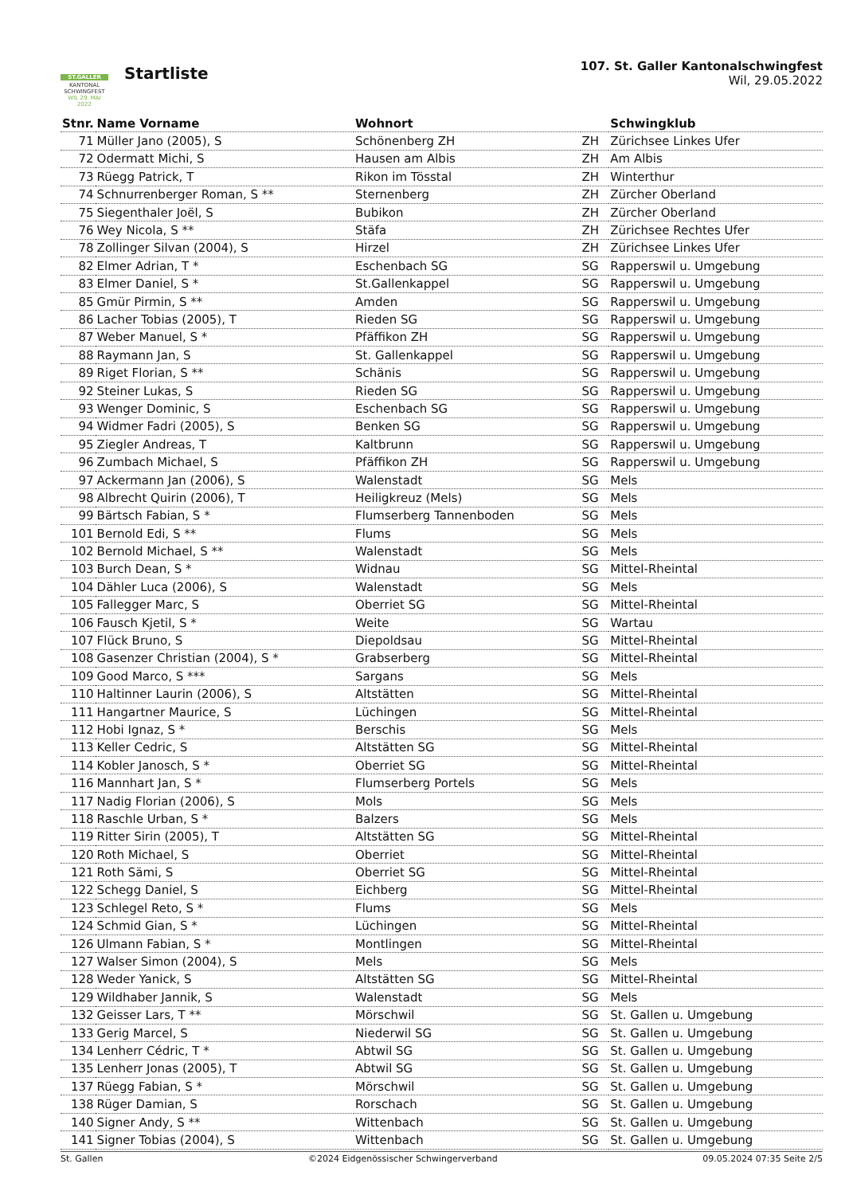ST.GALLER
KANTONAL
SCHWINGFEST
WIL 29. MAI 2022
Startliste
107. St. Galler Kantonalschwingfest
Wil, 29.05.2022
| Stnr. | Name Vorname | Wohnort | | Schwingklub |
| --- | --- | --- | --- | --- |
| 71 | Müller Jano (2005), S | Schönenberg ZH | ZH | Zürichsee Linkes Ufer |
| 72 | Odermatt Michi, S | Hausen am Albis | ZH | Am Albis |
| 73 | Rüegg Patrick, T | Rikon im Tösstal | ZH | Winterthur |
| 74 | Schnurrenberger Roman, S ** | Sternenberg | ZH | Zürcher Oberland |
| 75 | Siegenthaler Joël, S | Bubikon | ZH | Zürcher Oberland |
| 76 | Wey Nicola, S ** | Stäfa | ZH | Zürichsee Rechtes Ufer |
| 78 | Zollinger Silvan (2004), S | Hirzel | ZH | Zürichsee Linkes Ufer |
| 82 | Elmer Adrian, T * | Eschenbach SG | SG | Rapperswil u. Umgebung |
| 83 | Elmer Daniel, S * | St.Gallenkappel | SG | Rapperswil u. Umgebung |
| 85 | Gmür Pirmin, S ** | Amden | SG | Rapperswil u. Umgebung |
| 86 | Lacher Tobias (2005), T | Rieden SG | SG | Rapperswil u. Umgebung |
| 87 | Weber Manuel, S * | Pfäffikon ZH | SG | Rapperswil u. Umgebung |
| 88 | Raymann Jan, S | St. Gallenkappel | SG | Rapperswil u. Umgebung |
| 89 | Riget Florian, S ** | Schänis | SG | Rapperswil u. Umgebung |
| 92 | Steiner Lukas, S | Rieden SG | SG | Rapperswil u. Umgebung |
| 93 | Wenger Dominic, S | Eschenbach SG | SG | Rapperswil u. Umgebung |
| 94 | Widmer Fadri (2005), S | Benken SG | SG | Rapperswil u. Umgebung |
| 95 | Ziegler Andreas, T | Kaltbrunn | SG | Rapperswil u. Umgebung |
| 96 | Zumbach Michael, S | Pfäffikon ZH | SG | Rapperswil u. Umgebung |
| 97 | Ackermann Jan (2006), S | Walenstadt | SG | Mels |
| 98 | Albrecht Quirin (2006), T | Heiligkreuz (Mels) | SG | Mels |
| 99 | Bärtsch Fabian, S * | Flumserberg Tannenboden | SG | Mels |
| 101 | Bernold Edi, S ** | Flums | SG | Mels |
| 102 | Bernold Michael, S ** | Walenstadt | SG | Mels |
| 103 | Burch Dean, S * | Widnau | SG | Mittel-Rheintal |
| 104 | Dähler Luca (2006), S | Walenstadt | SG | Mels |
| 105 | Fallegger Marc, S | Oberriet SG | SG | Mittel-Rheintal |
| 106 | Fausch Kjetil, S * | Weite | SG | Wartau |
| 107 | Flück Bruno, S | Diepoldsau | SG | Mittel-Rheintal |
| 108 | Gasenzer Christian (2004), S * | Grabserberg | SG | Mittel-Rheintal |
| 109 | Good Marco, S *** | Sargans | SG | Mels |
| 110 | Haltinner Laurin (2006), S | Altstätten | SG | Mittel-Rheintal |
| 111 | Hangartner Maurice, S | Lüchingen | SG | Mittel-Rheintal |
| 112 | Hobi Ignaz, S * | Berschis | SG | Mels |
| 113 | Keller Cedric, S | Altstätten SG | SG | Mittel-Rheintal |
| 114 | Kobler Janosch, S * | Oberriet SG | SG | Mittel-Rheintal |
| 116 | Mannhart Jan, S * | Flumserberg Portels | SG | Mels |
| 117 | Nadig Florian (2006), S | Mols | SG | Mels |
| 118 | Raschle Urban, S * | Balzers | SG | Mels |
| 119 | Ritter Sirin (2005), T | Altstätten SG | SG | Mittel-Rheintal |
| 120 | Roth Michael, S | Oberriet | SG | Mittel-Rheintal |
| 121 | Roth Sämi, S | Oberriet SG | SG | Mittel-Rheintal |
| 122 | Schegg Daniel, S | Eichberg | SG | Mittel-Rheintal |
| 123 | Schlegel Reto, S * | Flums | SG | Mels |
| 124 | Schmid Gian, S * | Lüchingen | SG | Mittel-Rheintal |
| 126 | Ulmann Fabian, S * | Montlingen | SG | Mittel-Rheintal |
| 127 | Walser Simon (2004), S | Mels | SG | Mels |
| 128 | Weder Yanick, S | Altstätten SG | SG | Mittel-Rheintal |
| 129 | Wildhaber Jannik, S | Walenstadt | SG | Mels |
| 132 | Geisser Lars, T ** | Mörschwil | SG | St. Gallen u. Umgebung |
| 133 | Gerig Marcel, S | Niederwil SG | SG | St. Gallen u. Umgebung |
| 134 | Lenherr Cédric, T * | Abtwil SG | SG | St. Gallen u. Umgebung |
| 135 | Lenherr Jonas (2005), T | Abtwil SG | SG | St. Gallen u. Umgebung |
| 137 | Rüegg Fabian, S * | Mörschwil | SG | St. Gallen u. Umgebung |
| 138 | Rüger Damian, S | Rorschach | SG | St. Gallen u. Umgebung |
| 140 | Signer Andy, S ** | Wittenbach | SG | St. Gallen u. Umgebung |
| 141 | Signer Tobias (2004), S | Wittenbach | SG | St. Gallen u. Umgebung |
St. Gallen ©2024 Eidgenössischer Schwingerverband 09.05.2024 07:35 Seite 2/5